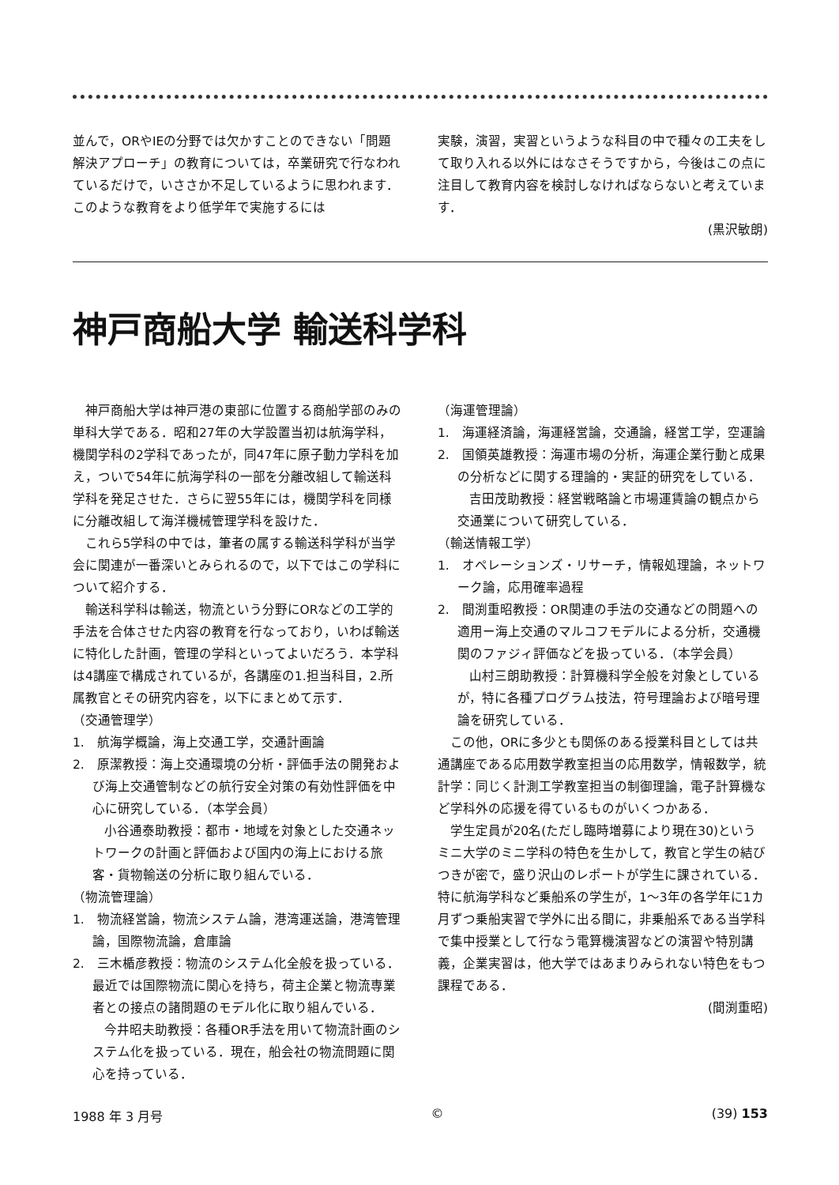並んで，ORやIEの分野では欠かすことのできない「問題解決アプローチ」の教育については，卒業研究で行なわれているだけで，いささか不足しているように思われます．このような教育をより低学年で実施するには
実験，演習，実習というような科目の中で種々の工夫をして取り入れる以外にはなさそうですから，今後はこの点に注目して教育内容を検討しなければならないと考えています．
(黒沢敏朗)
神戸商船大学 輸送科学科
神戸商船大学は神戸港の東部に位置する商船学部のみの単科大学である．昭和27年の大学設置当初は航海学科，機関学科の2学科であったが，同47年に原子動力学科を加え，ついで54年に航海学科の一部を分離改組して輸送科学科を発足させた．さらに翌55年には，機関学科を同様に分離改組して海洋機械管理学科を設けた．
これら5学科の中では，筆者の属する輸送科学科が当学会に関連が一番深いとみられるので，以下ではこの学科について紹介する．
輸送科学科は輸送，物流という分野にORなどの工学的手法を合体させた内容の教育を行なっており，いわば輸送に特化した計画，管理の学科といってよいだろう．本学科は4講座で構成されているが，各講座の1.担当科目，2.所属教官とその研究内容を，以下にまとめて示す．
（交通管理学）
1.　航海学概論，海上交通工学，交通計画論
2.　原潔教授：海上交通環境の分析・評価手法の開発および海上交通管制などの航行安全対策の有効性評価を中心に研究している．（本学会員）
小谷通泰助教授：都市・地域を対象とした交通ネットワークの計画と評価および国内の海上における旅客・貨物輸送の分析に取り組んでいる．
（物流管理論）
1.　物流経営論，物流システム論，港湾運送論，港湾管理論，国際物流論，倉庫論
2.　三木楯彦教授：物流のシステム化全般を扱っている．最近では国際物流に関心を持ち，荷主企業と物流専業者との接点の諸問題のモデル化に取り組んでいる．
今井昭夫助教授：各種OR手法を用いて物流計画のシステム化を扱っている．現在，船会社の物流問題に関心を持っている．
（海運管理論）
1.　海運経済論，海運経営論，交通論，経営工学，空運論
2.　国領英雄教授：海運市場の分析，海運企業行動と成果の分析などに関する理論的・実証的研究をしている．
吉田茂助教授：経営戦略論と市場運賃論の観点から交通業について研究している．
（輸送情報工学）
1.　オペレーションズ・リサーチ，情報処理論，ネットワーク論，応用確率過程
2.　間渕重昭教授：OR関連の手法の交通などの問題への適用ー海上交通のマルコフモデルによる分析，交通機関のファジィ評価などを扱っている．（本学会員）
山村三朗助教授：計算機科学全般を対象としているが，特に各種プログラム技法，符号理論および暗号理論を研究している．
この他，ORに多少とも関係のある授業科目としては共通講座である応用数学教室担当の応用数学，情報数学，統計学：同じく計測工学教室担当の制御理論，電子計算機など学科外の応援を得ているものがいくつかある．
学生定員が20名(ただし臨時増募により現在30)というミニ大学のミニ学科の特色を生かして，教官と学生の結びつきが密で，盛り沢山のレポートが学生に課されている．特に航海学科など乗船系の学生が，1～3年の各学年に1カ月ずつ乗船実習で学外に出る間に，非乗船系である当学科で集中授業として行なう電算機演習などの演習や特別講義，企業実習は，他大学ではあまりみられない特色をもつ課程である．
(間渕重昭)
1988 年 3 月号 © (39) 153